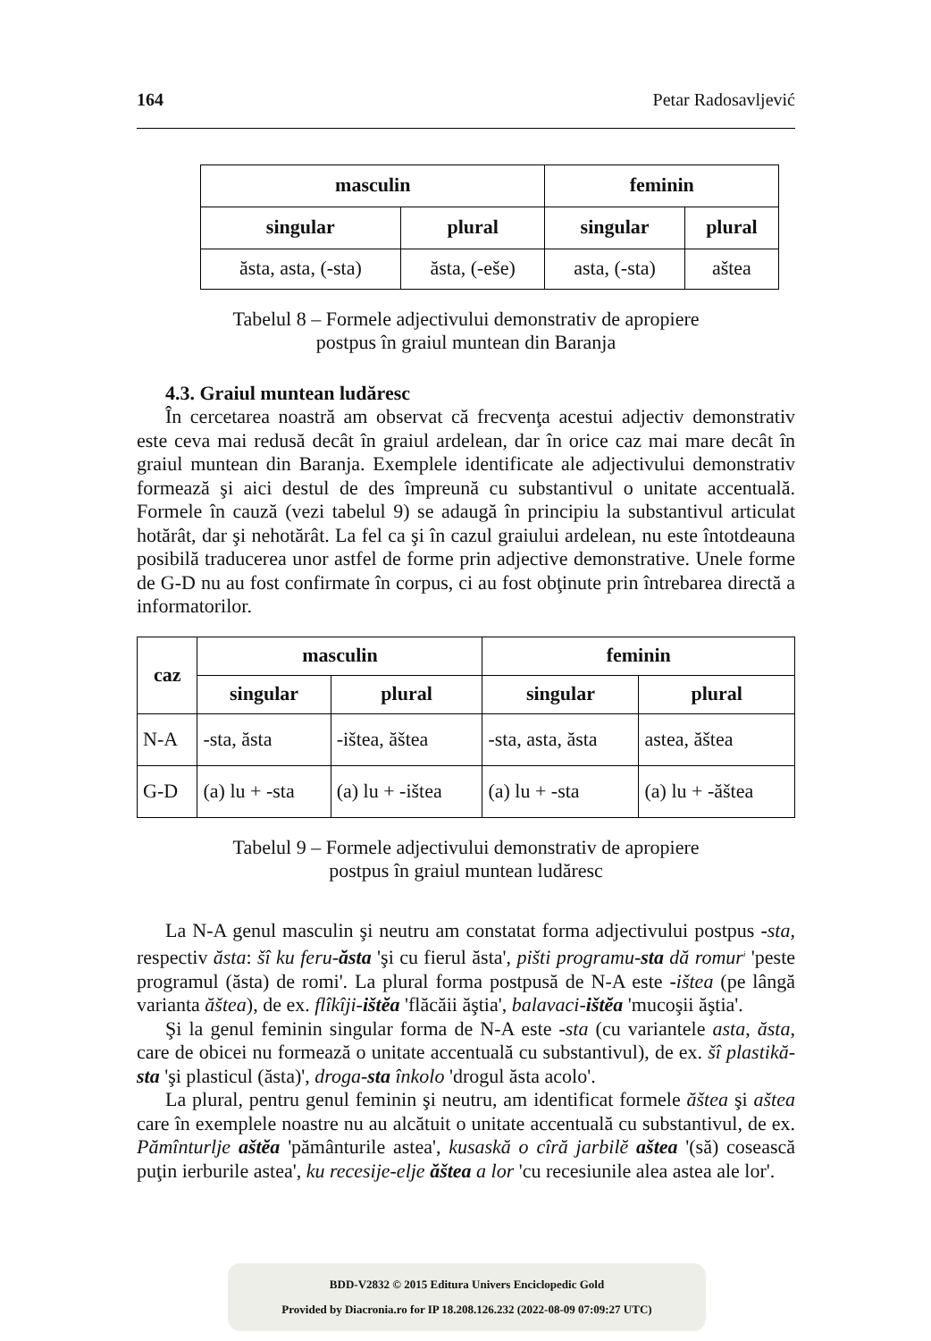164 Petar Radosavljević
| masculin | | feminin | |
| --- | --- | --- | --- |
| singular | plural | singular | plural |
| ăsta, asta, (-sta) | ăsta, (-eše) | asta, (-sta) | aštea |
Tabelul 8 – Formele adjectivului demonstrativ de apropiere postpus în graiul muntean din Baranja
4.3. Graiul muntean ludăresc
În cercetarea noastră am observat că frecvenţa acestui adjectiv demonstrativ este ceva mai redusă decât în graiul ardelean, dar în orice caz mai mare decât în graiul muntean din Baranja. Exemplele identificate ale adjectivului demonstrativ formează şi aici destul de des împreună cu substantivul o unitate accentuală. Formele în cauză (vezi tabelul 9) se adaugă în principiu la substantivul articulat hotărât, dar şi nehotărât. La fel ca şi în cazul graiului ardelean, nu este întotdeauna posibilă traducerea unor astfel de forme prin adjective demonstrative. Unele forme de G-D nu au fost confirmate în corpus, ci au fost obţinute prin întrebarea directă a informatorilor.
| caz | masculin | | feminin | |
| --- | --- | --- | --- | --- |
| | singular | plural | singular | plural |
| N-A | -sta, ăsta | -ištea, ăštea | -sta, asta, ăsta | astea, ăštea |
| G-D | (a) lu + -sta | (a) lu + -ištea | (a) lu + -sta | (a) lu + -ăštea |
Tabelul 9 – Formele adjectivului demonstrativ de apropiere postpus în graiul muntean ludăresc
La N-A genul masculin şi neutru am constatat forma adjectivului postpus -sta, respectiv ăsta: šî ku feru-ăsta 'şi cu fierul ăsta', pišti programu-sta dă romur<sup>i</sup> 'peste programul (ăsta) de romi'. La plural forma postpusă de N-A este -ištea (pe lângă varianta ăštea), de ex. flîkîji-ištĕa 'flăcăii ăştia', balavaci-ištĕa 'mucoşii ăştia'.
Şi la genul feminin singular forma de N-A este -sta (cu variantele asta, ăsta, care de obicei nu formează o unitate accentuală cu substantivul), de ex. šî plastikă-sta 'şi plasticul (ăsta)', droga-sta înkolo 'drogul ăsta acolo'.
La plural, pentru genul feminin şi neutru, am identificat formele ăštea şi aštea care în exemplele noastre nu au alcătuit o unitate accentuală cu substantivul, de ex. Pămînturlje aštĕa 'pământurile astea', kusaskă o cîră jarbilĕ aštea '(să) cosească puţin ierburile astea', ku recesije-elje ăštea a lor 'cu recesiunile alea astea ale lor'.
BDD-V2832 © 2015 Editura Univers Enciclopedic Gold
Provided by Diacronia.ro for IP 18.208.126.232 (2022-08-09 07:09:27 UTC)